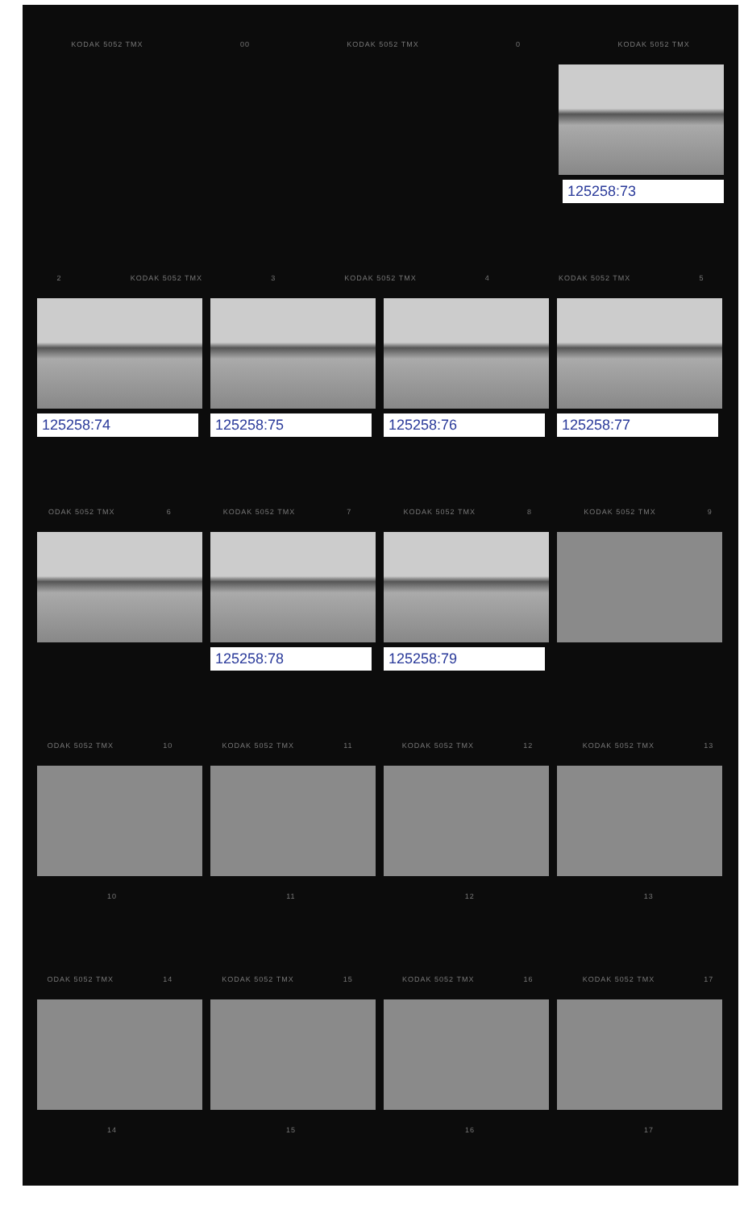KODAK 5052 TMX 00 KODAK 5052 TMX 0 KODAK 5052 TMX
125258:73
2 KODAK 5052 TMX 3 KODAK 5052 TMX 4 KODAK 5052 TMX 5
125258:74 125258:75 125258:76 125258:77
ODAK 5052 TMX 6 KODAK 5052 TMX 7 KODAK 5052 TMX 8 KODAK 5052 TMX 9
- 125258:78 125258:79
ODAK 5052 TMX 10 KODAK 5052 TMX 11 KODAK 5052 TMX 12 KODAK 5052 TMX 13
10 11 12 13
ODAK 5052 TMX 14 KODAK 5052 TMX 15 KODAK 5052 TMX 16 KODAK 5052 TMX 17
14 15 16 17